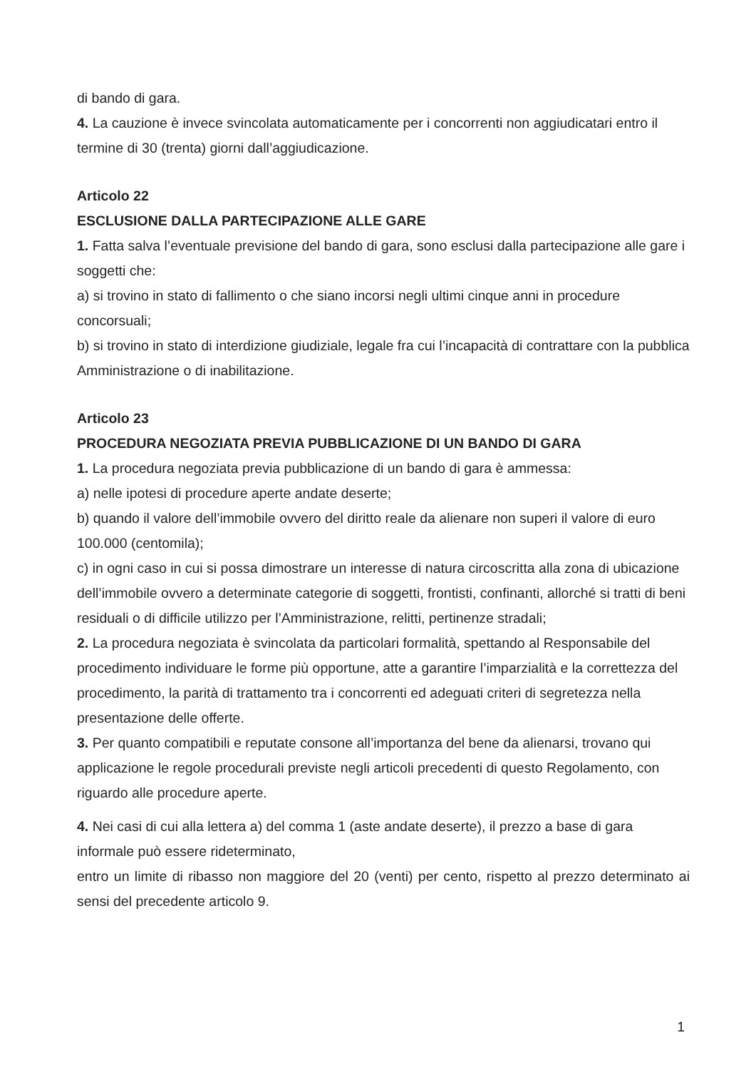di bando di gara.
4. La cauzione è invece svincolata automaticamente per i concorrenti non aggiudicatari entro il termine di 30 (trenta) giorni dall’aggiudicazione.
Articolo 22
ESCLUSIONE DALLA PARTECIPAZIONE ALLE GARE
1. Fatta salva l’eventuale previsione del bando di gara, sono esclusi dalla partecipazione alle gare i soggetti che:
a) si trovino in stato di fallimento o che siano incorsi negli ultimi cinque anni in procedure concorsuali;
b) si trovino in stato di interdizione giudiziale, legale fra cui l’incapacità di contrattare con la pubblica Amministrazione o di inabilitazione.
Articolo 23
PROCEDURA NEGOZIATA PREVIA PUBBLICAZIONE DI UN BANDO DI GARA
1. La procedura negoziata previa pubblicazione di un bando di gara è ammessa:
a) nelle ipotesi di procedure aperte andate deserte;
b) quando il valore dell’immobile ovvero del diritto reale da alienare non superi il valore di euro 100.000 (centomila);
c) in ogni caso in cui si possa dimostrare un interesse di natura circoscritta alla zona di ubicazione dell’immobile ovvero a determinate categorie di soggetti, frontisti, confinanti, allorché si tratti di beni residuali o di difficile utilizzo per l’Amministrazione, relitti, pertinenze stradali;
2. La procedura negoziata è svincolata da particolari formalità, spettando al Responsabile del procedimento individuare le forme più opportune, atte a garantire l’imparzialità e la correttezza del procedimento, la parità di trattamento tra i concorrenti ed adeguati criteri di segretezza nella presentazione delle offerte.
3. Per quanto compatibili e reputate consone all’importanza del bene da alienarsi, trovano qui applicazione le regole procedurali previste negli articoli precedenti di questo Regolamento, con riguardo alle procedure aperte.
4. Nei casi di cui alla lettera a) del comma 1 (aste andate deserte), il prezzo a base di gara informale può essere rideterminato,
entro un limite di ribasso non maggiore del 20 (venti) per cento, rispetto al prezzo determinato ai sensi del precedente articolo 9.
1